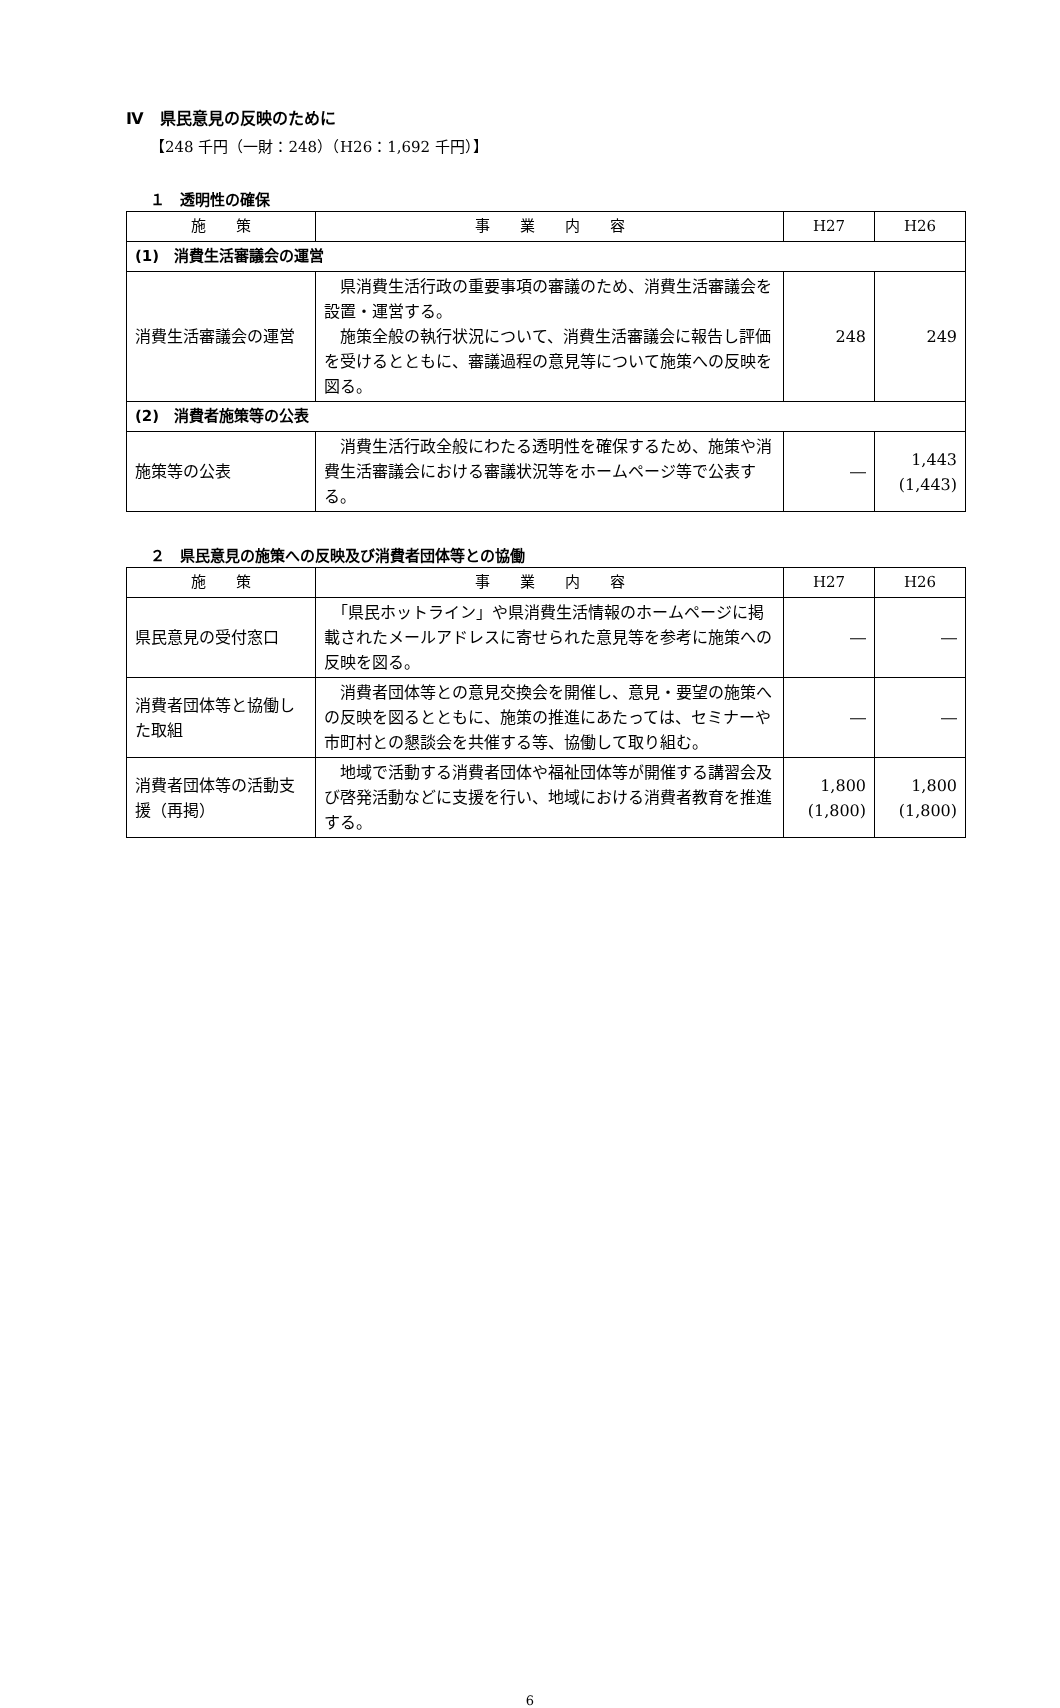Ⅳ　県民意見の反映のために
【248 千円（一財：248）（H26：1,692 千円）】
１　透明性の確保
| 施 策 | 事 業 内 容 | H27 | H26 |
| --- | --- | --- | --- |
| (1) 消費生活審議会の運営 | | | |
| 消費生活審議会の運営 | 県消費生活行政の重要事項の審議のため、消費生活審議会を設置・運営する。 施策全般の執行状況について、消費生活審議会に報告し評価を受けるとともに、審議過程の意見等について施策への反映を図る。 | 248 | 249 |
| (2) 消費者施策等の公表 | | | |
| 施策等の公表 | 消費生活行政全般にわたる透明性を確保するため、施策や消費生活審議会における審議状況等をホームページ等で公表する。 | ― | 1,443 (1,443) |
２　県民意見の施策への反映及び消費者団体等との協働
| 施 策 | 事 業 内 容 | H27 | H26 |
| --- | --- | --- | --- |
| 県民意見の受付窓口 | 「県民ホットライン」や県消費生活情報のホームページに掲載されたメールアドレスに寄せられた意見等を参考に施策への反映を図る。 | ― | ― |
| 消費者団体等と協働した取組 | 消費者団体等との意見交換会を開催し、意見・要望の施策への反映を図るとともに、施策の推進にあたっては、セミナーや市町村との懇談会を共催する等、協働して取り組む。 | ― | ― |
| 消費者団体等の活動支援（再掲） | 地域で活動する消費者団体や福祉団体等が開催する講習会及び啓発活動などに支援を行い、地域における消費者教育を推進する。 | 1,800 (1,800) | 1,800 (1,800) |
6